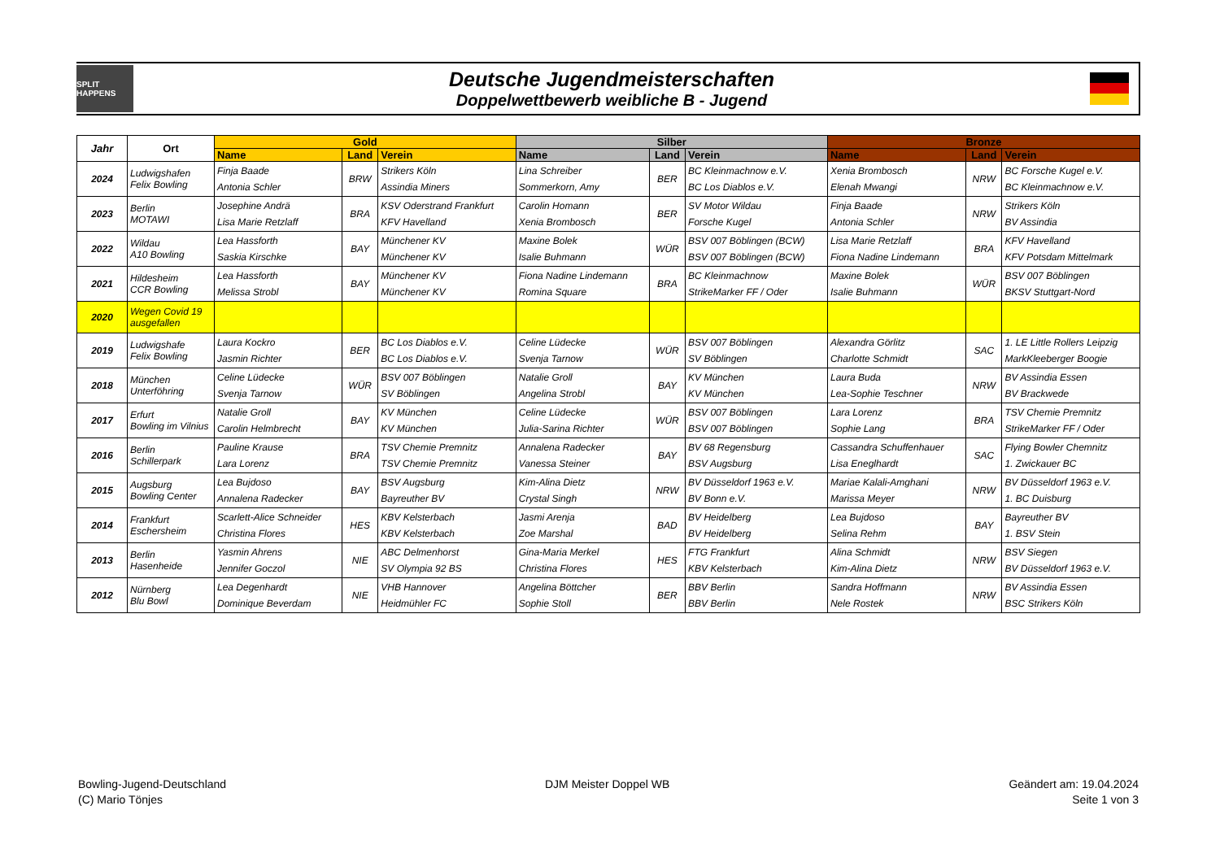SPLIT HAPPENS
Deutsche Jugendmeisterschaften
Doppelwettbewerb weibliche B - Jugend
| Jahr | Ort | Gold | | | Silber | | | Bronze | | |
| --- | --- | --- | --- | --- | --- | --- | --- | --- | --- | --- |
| | | Name | Land | Verein | Name | Land | Verein | Name | Land | Verein |
| 2024 | Ludwigshafen Felix Bowling | Finja Baade Antonia Schler | BRW | Strikers Köln Assindia Miners | Lina Schreiber Sommerkorn, Amy | BER | BC Kleinmachnow e.V. BC Los Diablos e.V. | Xenia Brombosch Elenah Mwangi | NRW | BC Forsche Kugel e.V. BC Kleinmachnow e.V. |
| 2023 | Berlin MOTAWI | Josephine Andrä Lisa Marie Retzlaff | BRA | KSV Oderstrand Frankfurt KFV Havelland | Carolin Homann Xenia Brombosch | BER | SV Motor Wildau Forsche Kugel | Finja Baade Antonia Schler | NRW | Strikers Köln BV Assindia |
| 2022 | Wildau A10 Bowling | Lea Hassforth Saskia Kirschke | BAY | Münchener KV Münchener KV | Maxine Bolek Isalie Buhmann | WÜR | BSV 007 Böblingen (BCW) BSV 007 Böblingen (BCW) | Lisa Marie Retzlaff Fiona Nadine Lindemann | BRA | KFV Havelland KFV Potsdam Mittelmark |
| 2021 | Hildesheim CCR Bowling | Lea Hassforth Melissa Strobl | BAY | Münchener KV Münchener KV | Fiona Nadine Lindemann Romina Square | BRA | BC Kleinmachnow StrikeMarker FF / Oder | Maxine Bolek Isalie Buhmann | WÜR | BSV 007 Böblingen BKSV Stuttgart-Nord |
| 2020 | Wegen Covid 19 ausgefallen | | | | | | | | | |
| 2019 | Ludwigshafe Felix Bowling | Laura Kockro Jasmin Richter | BER | BC Los Diablos e.V. BC Los Diablos e.V. | Celine Lüdecke Svenja Tarnow | WÜR | BSV 007 Böblingen SV Böblingen | Alexandra Görlitz Charlotte Schmidt | SAC | 1. LE Little Rollers Leipzig MarkKleeberger Boogie |
| 2018 | München Unterföhring | Celine Lüdecke Svenja Tarnow | WÜR | BSV 007 Böblingen SV Böblingen | Natalie Groll Angelina Strobl | BAY | KV München KV München | Laura Buda Lea-Sophie Teschner | NRW | BV Assindia Essen BV Brackwede |
| 2017 | Erfurt Bowling im Vilnius | Natalie Groll Carolin Helmbrecht | BAY | KV München KV München | Celine Lüdecke Julia-Sarina Richter | WÜR | BSV 007 Böblingen BSV 007 Böblingen | Lara Lorenz Sophie Lang | BRA | TSV Chemie Premnitz StrikeMarker FF / Oder |
| 2016 | Berlin Schillerpark | Pauline Krause Lara Lorenz | BRA | TSV Chemie Premnitz TSV Chemie Premnitz | Annalena Radecker Vanessa Steiner | BAY | BV 68 Regensburg BSV Augsburg | Cassandra Schuffenhauer Lisa Eneglhardt | SAC | Flying Bowler Chemnitz 1. Zwickauer BC |
| 2015 | Augsburg Bowling Center | Lea Bujdoso Annalena Radecker | BAY | BSV Augsburg Bayreuther BV | Kim-Alina Dietz Crystal Singh | NRW | BV Düsseldorf 1963 e.V. BV Bonn e.V. | Mariae Kalali-Amghani Marissa Meyer | NRW | BV Düsseldorf 1963 e.V. 1. BC Duisburg |
| 2014 | Frankfurt Eschersheim | Scarlett-Alice Schneider Christina Flores | HES | KBV Kelsterbach KBV Kelsterbach | Jasmi Arenja Zoe Marshal | BAD | BV Heidelberg BV Heidelberg | Lea Bujdoso Selina Rehm | BAY | Bayreuther BV 1. BSV Stein |
| 2013 | Berlin Hasenheide | Yasmin Ahrens Jennifer Goczol | NIE | ABC Delmenhorst SV Olympia 92 BS | Gina-Maria Merkel Christina Flores | HES | FTG Frankfurt KBV Kelsterbach | Alina Schmidt Kim-Alina Dietz | NRW | BSV Siegen BV Düsseldorf 1963 e.V. |
| 2012 | Nürnberg Blu Bowl | Lea Degenhardt Dominique Beverdam | NIE | VHB Hannover Heidmühler FC | Angelina Böttcher Sophie Stoll | BER | BBV Berlin BBV Berlin | Sandra Hoffmann Nele Rostek | NRW | BV Assindia Essen BSC Strikers Köln |
Bowling-Jugend-Deutschland
(C) Mario Tönjes
DJM Meister Doppel WB
Geändert am: 19.04.2024
Seite 1 von 3